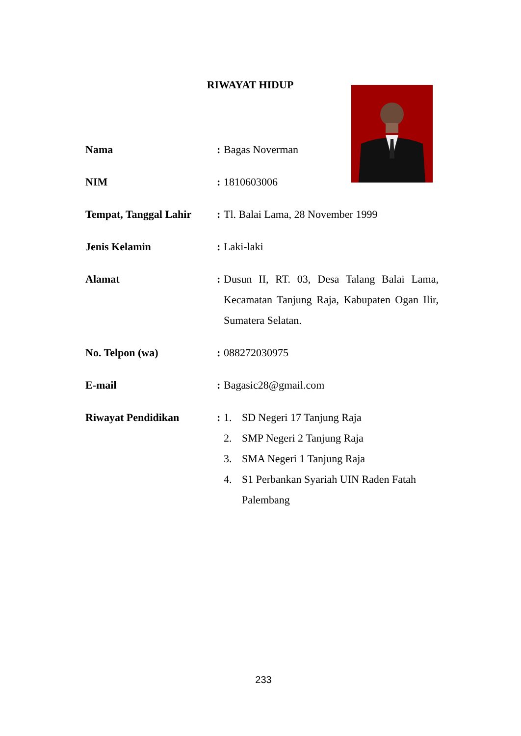RIWAYAT HIDUP
Nama :
Bagas Noverman
NIM :
1810603006
Tempat, Tanggal Lahir
:
Tl. Balai Lama, 28 November 1999
Jenis Kelamin :
Laki-laki
Alamat :
Dusun II, RT. 03, Desa Talang Balai Lama, Kecamatan Tanjung Raja, Kabupaten Ogan Ilir, Sumatera Selatan.
No. Telpon (wa) :
088272030975
E-mail :
Bagasic28@gmail.com
Riwayat Pendidikan :
1. SD Negeri 17 Tanjung Raja
2. SMP Negeri 2 Tanjung Raja
3. SMA Negeri 1 Tanjung Raja
4. S1 Perbankan Syariah UIN Raden Fatah Palembang
233